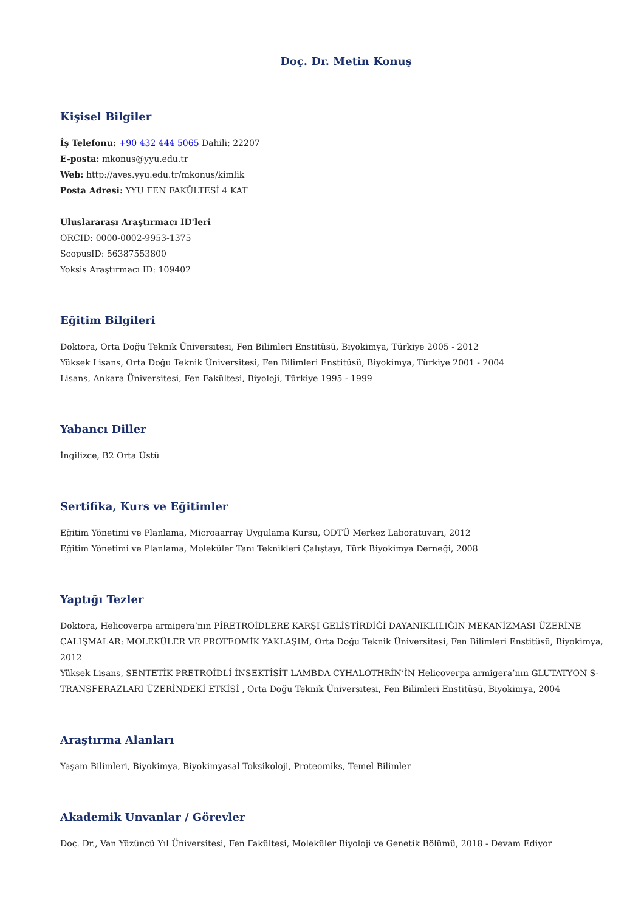Doç. Dr. Metin Konuş
Kişisel Bilgiler
İş Telefonu: +90 432 444 5065 Dahili: 22207
E-posta: mkonus@yyu.edu.tr
Web: http://aves.yyu.edu.tr/mkonus/kimlik
Posta Adresi: YYU FEN FAKÜLTESİ 4 KAT
Uluslararası Araştırmacı ID'leri
ORCID: 0000-0002-9953-1375
ScopusID: 56387553800
Yoksis Araştırmacı ID: 109402
Eğitim Bilgileri
Doktora, Orta Doğu Teknik Üniversitesi, Fen Bilimleri Enstitüsü, Biyokimya, Türkiye 2005 - 2012
Yüksek Lisans, Orta Doğu Teknik Üniversitesi, Fen Bilimleri Enstitüsü, Biyokimya, Türkiye 2001 - 2004
Lisans, Ankara Üniversitesi, Fen Fakültesi, Biyoloji, Türkiye 1995 - 1999
Yabancı Diller
İngilizce, B2 Orta Üstü
Sertifika, Kurs ve Eğitimler
Eğitim Yönetimi ve Planlama, Microaarray Uygulama Kursu, ODTÜ Merkez Laboratuvarı, 2012
Eğitim Yönetimi ve Planlama, Moleküler Tanı Teknikleri Çalıştayı, Türk Biyokimya Derneği, 2008
Yaptığı Tezler
Doktora, Helicoverpa armigera’nın PİRETROİDLERE KARŞI GELİŞTİRDİĞİ DAYANIKLILIĞIN MEKANİZMASI ÜZERİNE ÇALIŞMALAR: MOLEKÜLER VE PROTEOMİK YAKLAŞIM, Orta Doğu Teknik Üniversitesi, Fen Bilimleri Enstitüsü, Biyokimya, 2012
Yüksek Lisans, SENTETİK PRETROİDLİ İNSEKTİSİT LAMBDA CYHALOTHRİN’İN Helicoverpa armigera’nın GLUTATYON S-TRANSFERAZLARI ÜZERİNDEKİ ETKİSİ , Orta Doğu Teknik Üniversitesi, Fen Bilimleri Enstitüsü, Biyokimya, 2004
Araştırma Alanları
Yaşam Bilimleri, Biyokimya, Biyokimyasal Toksikoloji, Proteomiks, Temel Bilimler
Akademik Unvanlar / Görevler
Doç. Dr., Van Yüzüncü Yıl Üniversitesi, Fen Fakültesi, Moleküler Biyoloji ve Genetik Bölümü, 2018 - Devam Ediyor